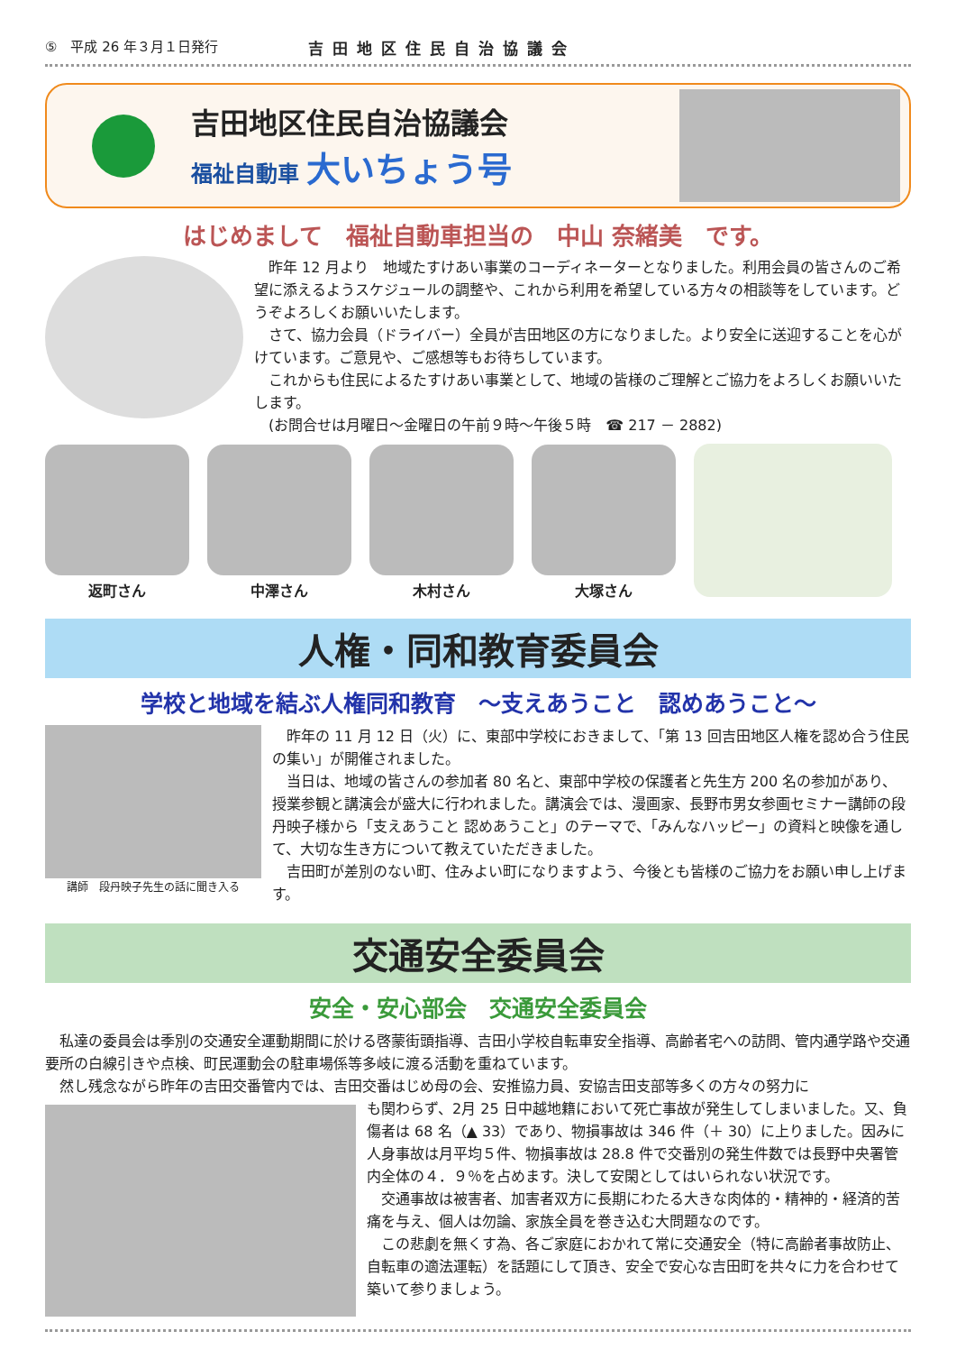⑤　平成 26 年３月１日発行 吉田地区住民自治協議会
吉田地区住民自治協議会
福祉自動車 大いちょう号
はじめまして　福祉自動車担当の　中山 奈緒美　です。
　昨年 12 月より　地域たすけあい事業のコーディネーターとなりました。利用会員の皆さんのご希望に添えるようスケジュールの調整や、これから利用を希望している方々の相談等をしています。どうぞよろしくお願いいたします。
　さて、協力会員（ドライバー）全員が吉田地区の方になりました。より安全に送迎することを心がけています。ご意見や、ご感想等もお待ちしています。
　これからも住民によるたすけあい事業として、地域の皆様のご理解とご協力をよろしくお願いいたします。
　(お問合せは月曜日～金曜日の午前９時～午後５時　☎ 217 － 2882)
返町さん
中澤さん
木村さん
大塚さん
人権・同和教育委員会
学校と地域を結ぶ人権同和教育　～支えあうこと　認めあうこと～
講師　段丹映子先生の話に聞き入る
　昨年の 11 月 12 日（火）に、東部中学校におきまして、「第 13 回吉田地区人権を認め合う住民の集い」が開催されました。
　当日は、地域の皆さんの参加者 80 名と、東部中学校の保護者と先生方 200 名の参加があり、授業参観と講演会が盛大に行われました。講演会では、漫画家、長野市男女参画セミナー講師の段 丹映子様から「支えあうこと 認めあうこと」のテーマで、「みんなハッピー」の資料と映像を通して、大切な生き方について教えていただきました。
　吉田町が差別のない町、住みよい町になりますよう、今後とも皆様のご協力をお願い申し上げます。
交通安全委員会
安全・安心部会　交通安全委員会
　私達の委員会は季別の交通安全運動期間に於ける啓蒙街頭指導、吉田小学校自転車安全指導、高齢者宅への訪問、管内通学路や交通要所の白線引きや点検、町民運動会の駐車場係等多岐に渡る活動を重ねています。
　然し残念ながら昨年の吉田交番管内では、吉田交番はじめ母の会、安推協力員、安協吉田支部等多くの方々の努力に
も関わらず、2月 25 日中越地籍において死亡事故が発生してしまいました。又、負傷者は 68 名（▲ 33）であり、物損事故は 346 件（＋ 30）に上りました。因みに人身事故は月平均５件、物損事故は 28.8 件で交番別の発生件数では長野中央署管内全体の４．９％を占めます。決して安閑としてはいられない状況です。
　交通事故は被害者、加害者双方に長期にわたる大きな肉体的・精神的・経済的苦痛を与え、個人は勿論、家族全員を巻き込む大問題なのです。
　この悲劇を無くす為、各ご家庭におかれて常に交通安全（特に高齢者事故防止、自転車の適法運転）を話題にして頂き、安全で安心な吉田町を共々に力を合わせて築いて参りましょう。